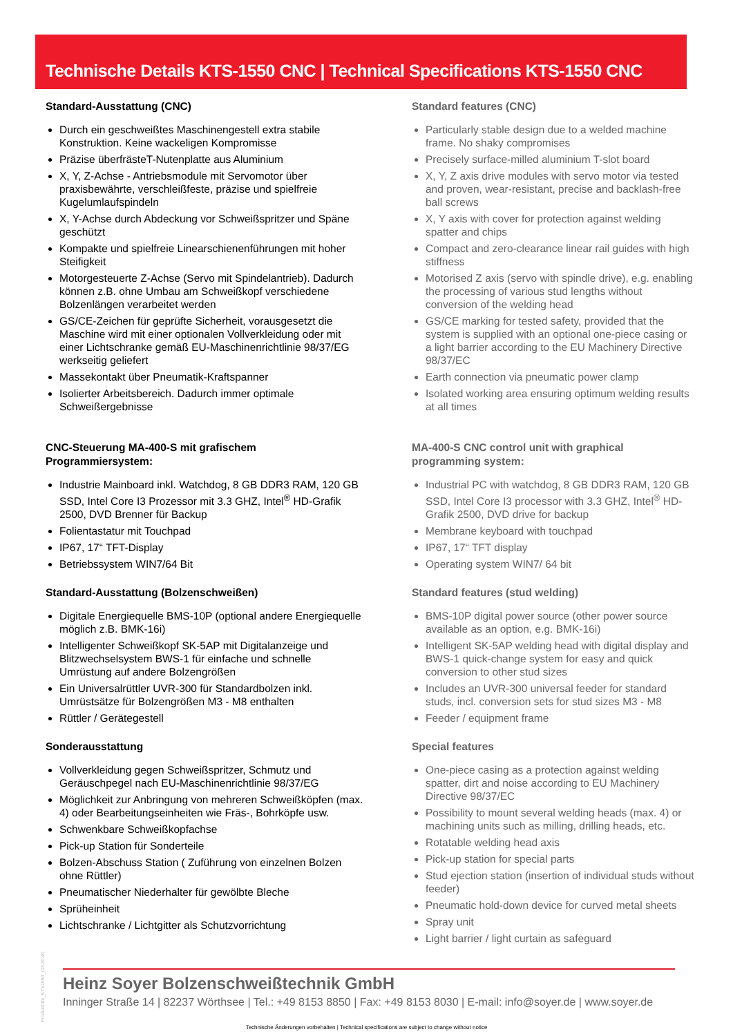Technische Details KTS-1550 CNC | Technical Specifications KTS-1550 CNC
Standard-Ausstattung (CNC)
Durch ein geschweißtes Maschinengestell extra stabile Konstruktion. Keine wackeligen Kompromisse
Präzise überfrästeT-Nutenplatte aus Aluminium
X, Y, Z-Achse - Antriebsmodule mit Servomotor über praxisbewährte, verschleißfeste, präzise und spielfreie Kugelumlaufspindeln
X, Y-Achse durch Abdeckung vor Schweißspritzer und Späne geschützt
Kompakte und spielfreie Linearschienenführungen mit hoher Steifigkeit
Motorgesteuerte Z-Achse (Servo mit Spindelantrieb). Dadurch können z.B. ohne Umbau am Schweißkopf verschiedene Bolzenlängen verarbeitet werden
GS/CE-Zeichen für geprüfte Sicherheit, vorausgesetzt die Maschine wird mit einer optionalen Vollverkleidung oder mit einer Lichtschranke gemäß EU-Maschinenrichtlinie 98/37/EG werkseitig geliefert
Massekontakt über Pneumatik-Kraftspanner
Isolierter Arbeitsbereich. Dadurch immer optimale Schweißergebnisse
CNC-Steuerung MA-400-S mit grafischem Programmiersystem:
Industrie Mainboard inkl. Watchdog, 8 GB DDR3 RAM, 120 GB SSD, Intel Core I3 Prozessor mit 3.3 GHZ, Intel<sup>®</sup> HD-Grafik 2500, DVD Brenner für Backup
Folientastatur mit Touchpad
IP67, 17“ TFT-Display
Betriebssystem WIN7/64 Bit
Standard-Ausstattung (Bolzenschweißen)
Digitale Energiequelle BMS-10P (optional andere Energiequelle möglich z.B. BMK-16i)
Intelligenter Schweißkopf SK-5AP mit Digitalanzeige und Blitzwechselsystem BWS-1 für einfache und schnelle Umrüstung auf andere Bolzengrößen
Ein Universalrüttler UVR-300 für Standardbolzen inkl. Umrüstsätze für Bolzengrößen M3 - M8 enthalten
Rüttler / Gerätegestell
Sonderausstattung
Vollverkleidung gegen Schweißspritzer, Schmutz und Geräuschpegel nach EU-Maschinenrichtlinie 98/37/EG
Möglichkeit zur Anbringung von mehreren Schweißköpfen (max. 4) oder Bearbeitungseinheiten wie Fräs-, Bohrköpfe usw.
Schwenkbare Schweißkopfachse
Pick-up Station für Sonderteile
Bolzen-Abschuss Station ( Zuführung von einzelnen Bolzen ohne Rüttler)
Pneumatischer Niederhalter für gewölbte Bleche
Sprüheinheit
Lichtschranke / Lichtgitter als Schutzvorrichtung
Standard features (CNC)
Particularly stable design due to a welded machine frame. No shaky compromises
Precisely surface-milled aluminium T-slot board
X, Y, Z axis drive modules with servo motor via tested and proven, wear-resistant, precise and backlash-free ball screws
X, Y axis with cover for protection against welding spatter and chips
Compact and zero-clearance linear rail guides with high stiffness
Motorised Z axis (servo with spindle drive), e.g. enabling the processing of various stud lengths without conversion of the welding head
GS/CE marking for tested safety, provided that the system is supplied with an optional one-piece casing or a light barrier according to the EU Machinery Directive 98/37/EC
Earth connection via pneumatic power clamp
Isolated working area ensuring optimum welding results at all times
MA-400-S CNC control unit with graphical programming system:
Industrial PC with watchdog, 8 GB DDR3 RAM, 120 GB SSD, Intel Core I3 processor with 3.3 GHZ, Intel<sup>®</sup> HD-Grafik 2500, DVD drive for backup
Membrane keyboard with touchpad
IP67, 17“ TFT display
Operating system WIN7/ 64 bit
Standard features (stud welding)
BMS-10P digital power source (other power source available as an option, e.g. BMK-16i)
Intelligent SK-5AP welding head with digital display and BWS-1 quick-change system for easy and quick conversion to other stud sizes
Includes an UVR-300 universal feeder for standard studs, incl. conversion sets for stud sizes M3 - M8
Feeder / equipment frame
Special features
One-piece casing as a protection against welding spatter, dirt and noise according to EU Machinery Directive 98/37/EC
Possibility to mount several welding heads (max. 4) or machining units such as milling, drilling heads, etc.
Rotatable welding head axis
Pick-up station for special parts
Stud ejection station (insertion of individual studs without feeder)
Pneumatic hold-down device for curved metal sheets
Spray unit
Light barrier / light curtain as safeguard
Heinz Soyer Bolzenschweißtechnik GmbH
Inninger Straße 14 | 82237 Wörthsee | Tel.: +49 8153 8850 | Fax: +49 8153 8030 | E-mail: info@soyer.de | www.soyer.de
Technische Änderungen vorbehalten | Technical specifications are subject to change without notice
Produktinfo_KTS1550_(03.2018)